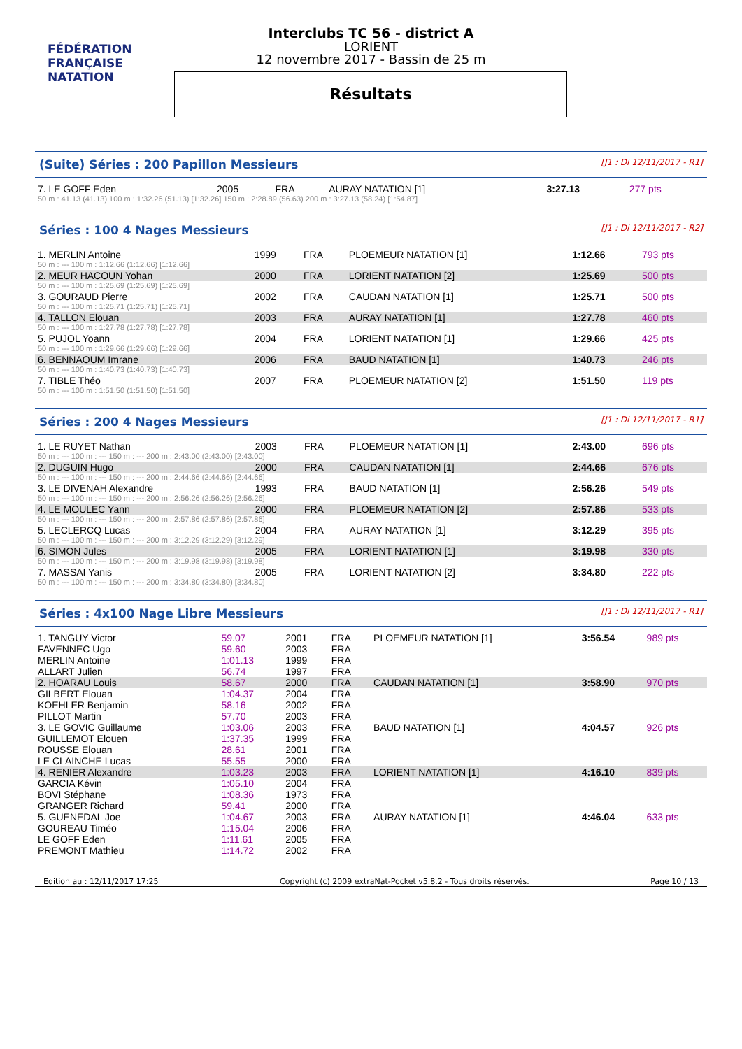FÉDÉRATION FRANÇAISE
NATATION
Interclubs TC 56 - district A
LORIENT
12 novembre 2017 - Bassin de 25 m
Résultats
(Suite) Séries : 200 Papillon Messieurs [J1 : Di 12/11/2017 - R1]
| 7. LE GOFF Eden | 2005 | FRA | AURAY NATATION [1] | 3:27.13 | 277 pts |
| 50 m : 41.13 (41.13) 100 m : 1:32.26 (51.13) [1:32.26] 150 m : 2:28.89 (56.63) 200 m : 3:27.13 (58.24) [1:54.87] | | | | | |
Séries : 100 4 Nages Messieurs [J1 : Di 12/11/2017 - R2]
| 1. MERLIN Antoine | 1999 | FRA | PLOEMEUR NATATION [1] | 1:12.66 | 793 pts |
| 50 m : --- 100 m : 1:12.66 (1:12.66) [1:12.66] | | | | | |
| 2. MEUR HACOUN Yohan | 2000 | FRA | LORIENT NATATION [2] | 1:25.69 | 500 pts |
| 50 m : --- 100 m : 1:25.69 (1:25.69) [1:25.69] | | | | | |
| 3. GOURAUD Pierre | 2002 | FRA | CAUDAN NATATION [1] | 1:25.71 | 500 pts |
| 50 m : --- 100 m : 1:25.71 (1:25.71) [1:25.71] | | | | | |
| 4. TALLON Elouan | 2003 | FRA | AURAY NATATION [1] | 1:27.78 | 460 pts |
| 50 m : --- 100 m : 1:27.78 (1:27.78) [1:27.78] | | | | | |
| 5. PUJOL Yoann | 2004 | FRA | LORIENT NATATION [1] | 1:29.66 | 425 pts |
| 50 m : --- 100 m : 1:29.66 (1:29.66) [1:29.66] | | | | | |
| 6. BENNAOUM Imrane | 2006 | FRA | BAUD NATATION [1] | 1:40.73 | 246 pts |
| 50 m : --- 100 m : 1:40.73 (1:40.73) [1:40.73] | | | | | |
| 7. TIBLE Théo | 2007 | FRA | PLOEMEUR NATATION [2] | 1:51.50 | 119 pts |
| 50 m : --- 100 m : 1:51.50 (1:51.50) [1:51.50] | | | | | |
Séries : 200 4 Nages Messieurs [J1 : Di 12/11/2017 - R1]
| 1. LE RUYET Nathan | 2003 | FRA | PLOEMEUR NATATION [1] | 2:43.00 | 696 pts |
| 50 m : --- 100 m : --- 150 m : --- 200 m : 2:43.00 (2:43.00) [2:43.00] | | | | | |
| 2. DUGUIN Hugo | 2000 | FRA | CAUDAN NATATION [1] | 2:44.66 | 676 pts |
| 50 m : --- 100 m : --- 150 m : --- 200 m : 2:44.66 (2:44.66) [2:44.66] | | | | | |
| 3. LE DIVENAH Alexandre | 1993 | FRA | BAUD NATATION [1] | 2:56.26 | 549 pts |
| 50 m : --- 100 m : --- 150 m : --- 200 m : 2:56.26 (2:56.26) [2:56.26] | | | | | |
| 4. LE MOULEC Yann | 2000 | FRA | PLOEMEUR NATATION [2] | 2:57.86 | 533 pts |
| 50 m : --- 100 m : --- 150 m : --- 200 m : 2:57.86 (2:57.86) [2:57.86] | | | | | |
| 5. LECLERCQ Lucas | 2004 | FRA | AURAY NATATION [1] | 3:12.29 | 395 pts |
| 50 m : --- 100 m : --- 150 m : --- 200 m : 3:12.29 (3:12.29) [3:12.29] | | | | | |
| 6. SIMON Jules | 2005 | FRA | LORIENT NATATION [1] | 3:19.98 | 330 pts |
| 50 m : --- 100 m : --- 150 m : --- 200 m : 3:19.98 (3:19.98) [3:19.98] | | | | | |
| 7. MASSAI Yanis | 2005 | FRA | LORIENT NATATION [2] | 3:34.80 | 222 pts |
| 50 m : --- 100 m : --- 150 m : --- 200 m : 3:34.80 (3:34.80) [3:34.80] | | | | | |
Séries : 4x100 Nage Libre Messieurs [J1 : Di 12/11/2017 - R1]
| 1. TANGUY Victor | 59.07 | 2001 | FRA | PLOEMEUR NATATION [1] | 3:56.54 | 989 pts |
| FAVENNEC Ugo | 59.60 | 2003 | FRA | | | |
| MERLIN Antoine | 1:01.13 | 1999 | FRA | | | |
| ALLART Julien | 56.74 | 1997 | FRA | | | |
| 2. HOARAU Louis | 58.67 | 2000 | FRA | CAUDAN NATATION [1] | 3:58.90 | 970 pts |
| GILBERT Elouan | 1:04.37 | 2004 | FRA | | | |
| KOEHLER Benjamin | 58.16 | 2002 | FRA | | | |
| PILLOT Martin | 57.70 | 2003 | FRA | | | |
| 3. LE GOVIC Guillaume | 1:03.06 | 2003 | FRA | BAUD NATATION [1] | 4:04.57 | 926 pts |
| GUILLEMOT Elouen | 1:37.35 | 1999 | FRA | | | |
| ROUSSE Elouan | 28.61 | 2001 | FRA | | | |
| LE CLAINCHE Lucas | 55.55 | 2000 | FRA | | | |
| 4. RENIER Alexandre | 1:03.23 | 2003 | FRA | LORIENT NATATION [1] | 4:16.10 | 839 pts |
| GARCIA Kévin | 1:05.10 | 2004 | FRA | | | |
| BOVI Stéphane | 1:08.36 | 1973 | FRA | | | |
| GRANGER Richard | 59.41 | 2000 | FRA | | | |
| 5. GUENEDAL Joe | 1:04.67 | 2003 | FRA | AURAY NATATION [1] | 4:46.04 | 633 pts |
| GOUREAU Timéo | 1:15.04 | 2006 | FRA | | | |
| LE GOFF Eden | 1:11.61 | 2005 | FRA | | | |
| PREMONT Mathieu | 1:14.72 | 2002 | FRA | | | |
Edition au : 12/11/2017 17:25 Copyright (c) 2009 extraNat-Pocket v5.8.2 - Tous droits réservés. Page 10 / 13